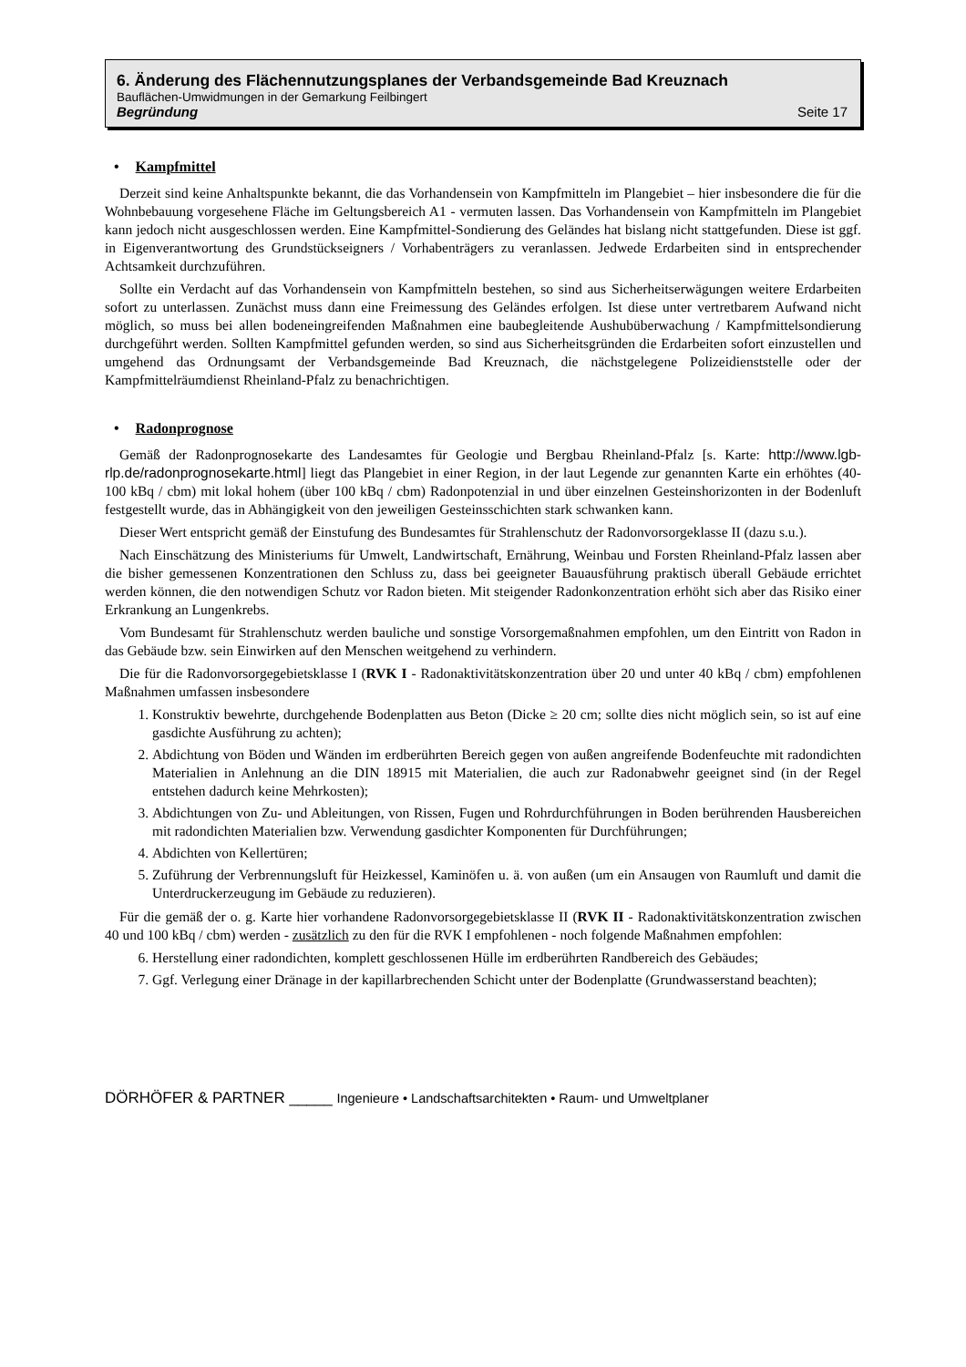6. Änderung des Flächennutzungsplanes der Verbandsgemeinde Bad Kreuznach
Bauflächen-Umwidmungen in der Gemarkung Feilbingert
Begründung Seite 17
• Kampfmittel
Derzeit sind keine Anhaltspunkte bekannt, die das Vorhandensein von Kampfmitteln im Plangebiet – hier insbesondere die für die Wohnbebauung vorgesehene Fläche im Geltungsbereich A1 - vermuten lassen. Das Vorhandensein von Kampfmitteln im Plangebiet kann jedoch nicht ausgeschlossen werden. Eine Kampfmittel-Sondierung des Geländes hat bislang nicht stattgefunden. Diese ist ggf. in Eigenverantwortung des Grundstückseigners / Vorhabenträgers zu veranlassen. Jedwede Erdarbeiten sind in entsprechender Achtsamkeit durchzuführen.
Sollte ein Verdacht auf das Vorhandensein von Kampfmitteln bestehen, so sind aus Sicherheitserwägungen weitere Erdarbeiten sofort zu unterlassen. Zunächst muss dann eine Freimessung des Geländes erfolgen. Ist diese unter vertretbarem Aufwand nicht möglich, so muss bei allen bodeneingreifenden Maßnahmen eine baubegleitende Aushubüberwachung / Kampfmittelsondierung durchgeführt werden. Sollten Kampfmittel gefunden werden, so sind aus Sicherheitsgründen die Erdarbeiten sofort einzustellen und umgehend das Ordnungsamt der Verbandsgemeinde Bad Kreuznach, die nächstgelegene Polizeidienststelle oder der Kampfmittelräumdienst Rheinland-Pfalz zu benachrichtigen.
• Radonprognose
Gemäß der Radonprognosekarte des Landesamtes für Geologie und Bergbau Rheinland-Pfalz [s. Karte: http://www.lgb-rlp.de/radonprognosekarte.html] liegt das Plangebiet in einer Region, in der laut Legende zur genannten Karte ein erhöhtes (40-100 kBq / cbm) mit lokal hohem (über 100 kBq / cbm) Radonpotenzial in und über einzelnen Gesteinshorizonten in der Bodenluft festgestellt wurde, das in Abhängigkeit von den jeweiligen Gesteinsschichten stark schwanken kann.
Dieser Wert entspricht gemäß der Einstufung des Bundesamtes für Strahlenschutz der Radonvorsorgeklasse II (dazu s.u.).
Nach Einschätzung des Ministeriums für Umwelt, Landwirtschaft, Ernährung, Weinbau und Forsten Rheinland-Pfalz lassen aber die bisher gemessenen Konzentrationen den Schluss zu, dass bei geeigneter Bauausführung praktisch überall Gebäude errichtet werden können, die den notwendigen Schutz vor Radon bieten. Mit steigender Radonkonzentration erhöht sich aber das Risiko einer Erkrankung an Lungenkrebs.
Vom Bundesamt für Strahlenschutz werden bauliche und sonstige Vorsorgemaßnahmen empfohlen, um den Eintritt von Radon in das Gebäude bzw. sein Einwirken auf den Menschen weitgehend zu verhindern.
Die für die Radonvorsorgegebietsklasse I (RVK I - Radonaktivitätskonzentration über 20 und unter 40 kBq / cbm) empfohlenen Maßnahmen umfassen insbesondere
1. Konstruktiv bewehrte, durchgehende Bodenplatten aus Beton (Dicke ≥ 20 cm; sollte dies nicht möglich sein, so ist auf eine gasdichte Ausführung zu achten);
2. Abdichtung von Böden und Wänden im erdberührten Bereich gegen von außen angreifende Bodenfeuchte mit radondichten Materialien in Anlehnung an die DIN 18915 mit Materialien, die auch zur Radonabwehr geeignet sind (in der Regel entstehen dadurch keine Mehrkosten);
3. Abdichtungen von Zu- und Ableitungen, von Rissen, Fugen und Rohrdurchführungen in Boden berührenden Hausbereichen mit radondichten Materialien bzw. Verwendung gasdichter Komponenten für Durchführungen;
4. Abdichten von Kellertüren;
5. Zuführung der Verbrennungsluft für Heizkessel, Kaminöfen u. ä. von außen (um ein Ansaugen von Raumluft und damit die Unterdruckerzeugung im Gebäude zu reduzieren).
Für die gemäß der o. g. Karte hier vorhandene Radonvorsorgegebietsklasse II (RVK II - Radonaktivitätskonzentration zwischen 40 und 100 kBq / cbm) werden - zusätzlich zu den für die RVK I empfohlenen - noch folgende Maßnahmen empfohlen:
6. Herstellung einer radondichten, komplett geschlossenen Hülle im erdberührten Randbereich des Gebäudes;
7. Ggf. Verlegung einer Dränage in der kapillarbrechenden Schicht unter der Bodenplatte (Grundwasserstand beachten);
DÖRHÖFER & PARTNER _____ Ingenieure • Landschaftsarchitekten • Raum- und Umweltplaner